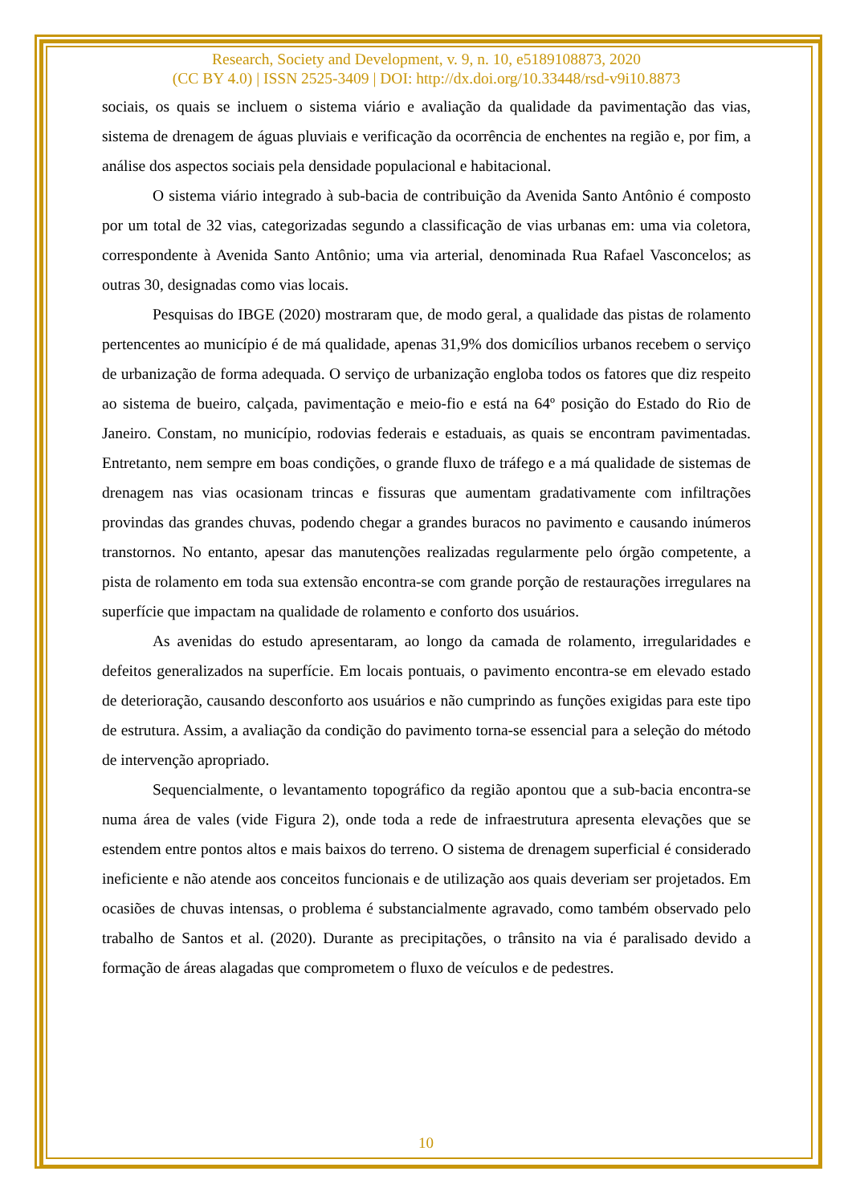Research, Society and Development, v. 9, n. 10, e5189108873, 2020
(CC BY 4.0) | ISSN 2525-3409 | DOI: http://dx.doi.org/10.33448/rsd-v9i10.8873
sociais, os quais se incluem o sistema viário e avaliação da qualidade da pavimentação das vias, sistema de drenagem de águas pluviais e verificação da ocorrência de enchentes na região e, por fim, a análise dos aspectos sociais pela densidade populacional e habitacional.
O sistema viário integrado à sub-bacia de contribuição da Avenida Santo Antônio é composto por um total de 32 vias, categorizadas segundo a classificação de vias urbanas em: uma via coletora, correspondente à Avenida Santo Antônio; uma via arterial, denominada Rua Rafael Vasconcelos; as outras 30, designadas como vias locais.
Pesquisas do IBGE (2020) mostraram que, de modo geral, a qualidade das pistas de rolamento pertencentes ao município é de má qualidade, apenas 31,9% dos domicílios urbanos recebem o serviço de urbanização de forma adequada. O serviço de urbanização engloba todos os fatores que diz respeito ao sistema de bueiro, calçada, pavimentação e meio-fio e está na 64º posição do Estado do Rio de Janeiro. Constam, no município, rodovias federais e estaduais, as quais se encontram pavimentadas. Entretanto, nem sempre em boas condições, o grande fluxo de tráfego e a má qualidade de sistemas de drenagem nas vias ocasionam trincas e fissuras que aumentam gradativamente com infiltrações provindas das grandes chuvas, podendo chegar a grandes buracos no pavimento e causando inúmeros transtornos. No entanto, apesar das manutenções realizadas regularmente pelo órgão competente, a pista de rolamento em toda sua extensão encontra-se com grande porção de restaurações irregulares na superfície que impactam na qualidade de rolamento e conforto dos usuários.
As avenidas do estudo apresentaram, ao longo da camada de rolamento, irregularidades e defeitos generalizados na superfície. Em locais pontuais, o pavimento encontra-se em elevado estado de deterioração, causando desconforto aos usuários e não cumprindo as funções exigidas para este tipo de estrutura. Assim, a avaliação da condição do pavimento torna-se essencial para a seleção do método de intervenção apropriado.
Sequencialmente, o levantamento topográfico da região apontou que a sub-bacia encontra-se numa área de vales (vide Figura 2), onde toda a rede de infraestrutura apresenta elevações que se estendem entre pontos altos e mais baixos do terreno. O sistema de drenagem superficial é considerado ineficiente e não atende aos conceitos funcionais e de utilização aos quais deveriam ser projetados. Em ocasiões de chuvas intensas, o problema é substancialmente agravado, como também observado pelo trabalho de Santos et al. (2020). Durante as precipitações, o trânsito na via é paralisado devido a formação de áreas alagadas que comprometem o fluxo de veículos e de pedestres.
10